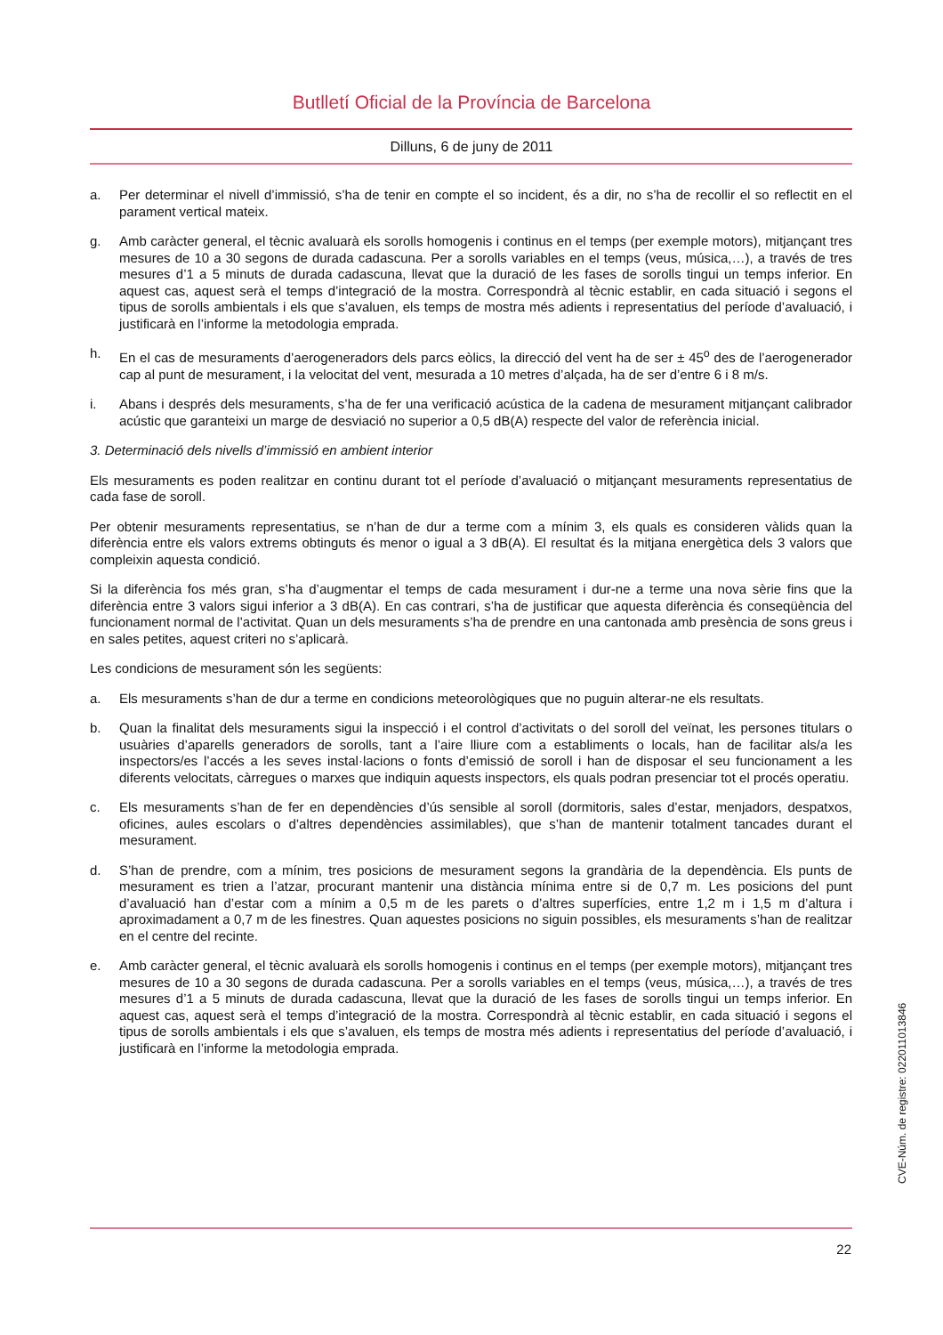Butlletí Oficial de la Província de Barcelona
Dilluns, 6 de juny de 2011
a. Per determinar el nivell d’immissió, s’ha de tenir en compte el so incident, és a dir, no s’ha de recollir el so reflectit en el parament vertical mateix.
g. Amb caràcter general, el tècnic avaluarà els sorolls homogenis i continus en el temps (per exemple motors), mitjançant tres mesures de 10 a 30 segons de durada cadascuna. Per a sorolls variables en el temps (veus, música,…), a través de tres mesures d’1 a 5 minuts de durada cadascuna, llevat que la duració de les fases de sorolls tingui un temps inferior. En aquest cas, aquest serà el temps d’integració de la mostra. Correspondrà al tècnic establir, en cada situació i segons el tipus de sorolls ambientals i els que s’avaluen, els temps de mostra més adients i representatius del període d’avaluació, i justificarà en l’informe la metodologia emprada.
h. En el cas de mesuraments d’aerogeneradors dels parcs eòlics, la direcció del vent ha de ser ± 45<sup>o</sup> des de l’aerogenerador cap al punt de mesurament, i la velocitat del vent, mesurada a 10 metres d’alçada, ha de ser d’entre 6 i 8 m/s.
i. Abans i després dels mesuraments, s’ha de fer una verificació acústica de la cadena de mesurament mitjançant calibrador acústic que garanteixi un marge de desviació no superior a 0,5 dB(A) respecte del valor de referència inicial.
3. Determinació dels nivells d’immissió en ambient interior
Els mesuraments es poden realitzar en continu durant tot el període d’avaluació o mitjançant mesuraments representatius de cada fase de soroll.
Per obtenir mesuraments representatius, se n’han de dur a terme com a mínim 3, els quals es consideren vàlids quan la diferència entre els valors extrems obtinguts és menor o igual a 3 dB(A). El resultat és la mitjana energètica dels 3 valors que compleixin aquesta condició.
Si la diferència fos més gran, s’ha d’augmentar el temps de cada mesurament i dur-ne a terme una nova sèrie fins que la diferència entre 3 valors sigui inferior a 3 dB(A). En cas contrari, s’ha de justificar que aquesta diferència és conseqüència del funcionament normal de l’activitat. Quan un dels mesuraments s’ha de prendre en una cantonada amb presència de sons greus i en sales petites, aquest criteri no s’aplicarà.
Les condicions de mesurament són les següents:
a. Els mesuraments s’han de dur a terme en condicions meteorològiques que no puguin alterar-ne els resultats.
b. Quan la finalitat dels mesuraments sigui la inspecció i el control d’activitats o del soroll del veïnat, les persones titulars o usuàries d’aparells generadors de sorolls, tant a l’aire lliure com a establiments o locals, han de facilitar als/a les inspectors/es l’accés a les seves instal·lacions o fonts d’emissió de soroll i han de disposar el seu funcionament a les diferents velocitats, càrregues o marxes que indiquin aquests inspectors, els quals podran presenciar tot el procés operatiu.
c. Els mesuraments s’han de fer en dependències d’ús sensible al soroll (dormitoris, sales d’estar, menjadors, despatxos, oficines, aules escolars o d’altres dependències assimilables), que s’han de mantenir totalment tancades durant el mesurament.
d. S’han de prendre, com a mínim, tres posicions de mesurament segons la grandària de la dependència. Els punts de mesurament es trien a l’atzar, procurant mantenir una distància mínima entre si de 0,7 m. Les posicions del punt d’avaluació han d’estar com a mínim a 0,5 m de les parets o d’altres superfícies, entre 1,2 m i 1,5 m d’altura i aproximadament a 0,7 m de les finestres. Quan aquestes posicions no siguin possibles, els mesuraments s’han de realitzar en el centre del recinte.
e. Amb caràcter general, el tècnic avaluarà els sorolls homogenis i continus en el temps (per exemple motors), mitjançant tres mesures de 10 a 30 segons de durada cadascuna. Per a sorolls variables en el temps (veus, música,…), a través de tres mesures d’1 a 5 minuts de durada cadascuna, llevat que la duració de les fases de sorolls tingui un temps inferior. En aquest cas, aquest serà el temps d’integració de la mostra. Correspondrà al tècnic establir, en cada situació i segons el tipus de sorolls ambientals i els que s’avaluen, els temps de mostra més adients i representatius del període d’avaluació, i justificarà en l’informe la metodologia emprada.
CVE-Núm. de registre: 022011013846
22